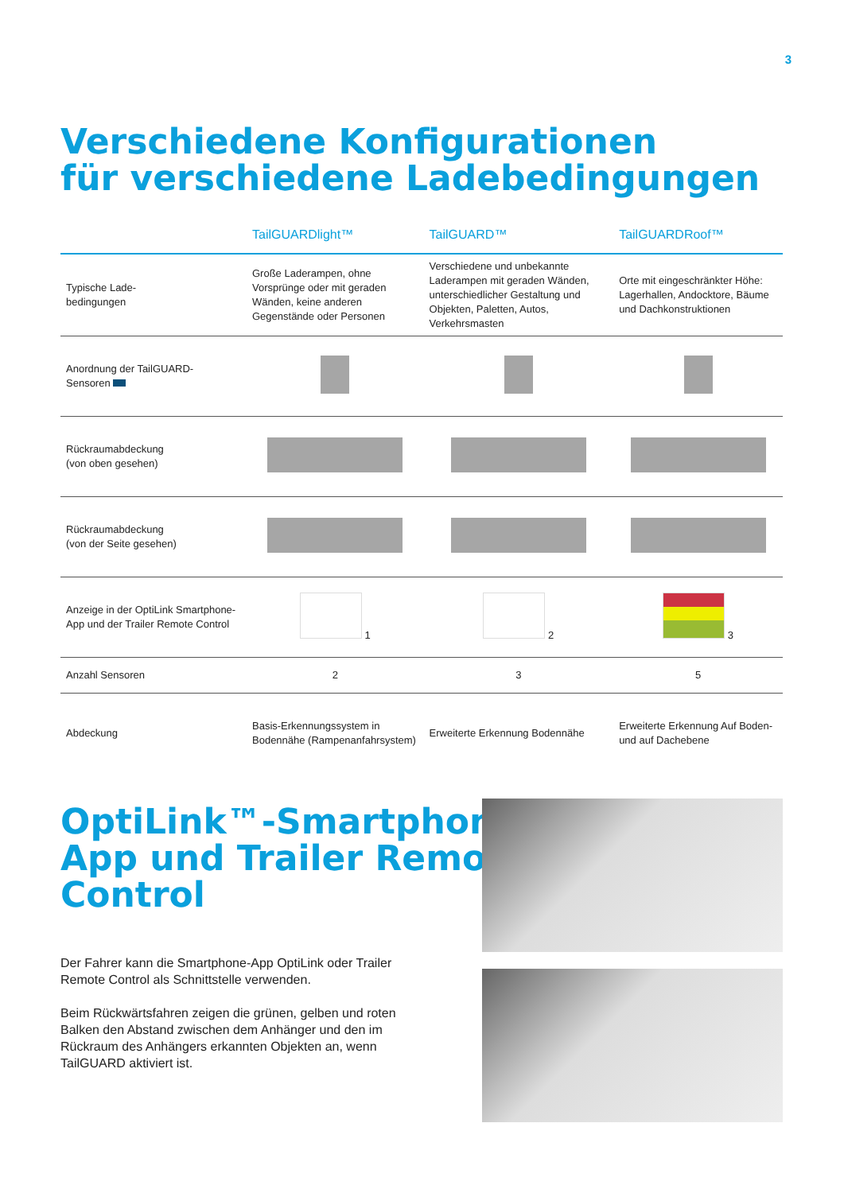3
Verschiedene Konfigurationen
für verschiedene Ladebedingungen
| | TailGUARDlight™ | TailGUARD™ | TailGUARDRoof™ |
| --- | --- | --- | --- |
| Typische Lade- bedingungen | Große Laderampen, ohne Vorsprünge oder mit geraden Wänden, keine anderen Gegenstände oder Personen | Verschiedene und unbekannte Laderampen mit geraden Wänden, unterschiedlicher Gestaltung und Objekten, Paletten, Autos, Verkehrsmasten | Orte mit eingeschränkter Höhe: Lagerhallen, Andocktore, Bäume und Dachkonstruktionen |
| Anordnung der TailGUARD- Sensoren | | | |
| Rückraumabdeckung (von oben gesehen) | | | |
| Rückraumabdeckung (von der Seite gesehen) | | | |
| Anzeige in der OptiLink Smartphone- App und der Trailer Remote Control | 1 | 2 | 3 |
| Anzahl Sensoren | 2 | 3 | 5 |
| Abdeckung | Basis-Erkennungssystem in Bodennähe (Rampenanfahrsystem) | Erweiterte Erkennung Bodennähe | Erweiterte Erkennung Auf Boden- und auf Dachebene |
OptiLink™-Smartphone-
App und Trailer Remote
Control
Der Fahrer kann die Smartphone-App OptiLink oder Trailer Remote Control als Schnittstelle verwenden.
Beim Rückwärtsfahren zeigen die grünen, gelben und roten Balken den Abstand zwischen dem Anhänger und den im Rückraum des Anhängers erkannten Objekten an, wenn TailGUARD aktiviert ist.